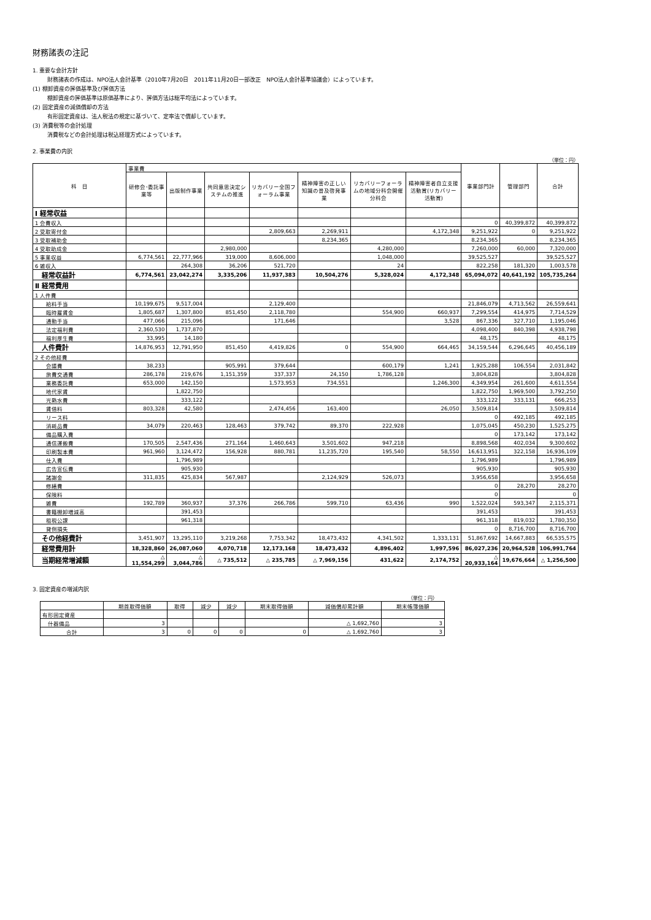財務諸表の注記
1. 重要な会計方針
財務諸表の作成は、NPO法人会計基準（2010年7月20日　2011年11月20日一部改正　NPO法人会計基準協議会）によっています。
(1) 棚卸資産の評価基準及び評価方法
棚卸資産の評価基準は原価基準により、評価方法は総平均法によっています。
(2) 固定資産の減価償却の方法
有形固定資産は、法人税法の規定に基づいて、定率法で償却しています。
(3) 消費税等の会計処理
消費税などの会計処理は税込経理方式によっています。
2. 事業費の内訳
（単位：円）
| 科 目 | 事業費 | | | | | | | 事業部門計 | 管理部門 | 合計 |
| --- | --- | --- | --- | --- | --- | --- | --- | --- | --- | --- |
| | 研修会･委託事業等 | 出版制作事業 | 共同意思決定システムの推進 | リカバリー全国フォーラム事業 | 精神障害の正しい知識の普及啓発事業 | リカバリーフォーラムの地域分科会開催分科会 | 精神障害者自立支援活動賞(リカバリー活動賞) | | | |
| Ⅰ 経常収益 | | | | | | | | | | |
| 1 会費収入 | | | | | | | | 0 | 40,399,872 | 40,399,872 |
| 2 受取寄付金 | | | | 2,809,663 | 2,269,911 | | 4,172,348 | 9,251,922 | 0 | 9,251,922 |
| 3 受取補助金 | | | | | 8,234,365 | | | 8,234,365 | | 8,234,365 |
| 4 受取助成金 | | | 2,980,000 | | | 4,280,000 | | 7,260,000 | 60,000 | 7,320,000 |
| 5 事業収益 | 6,774,561 | 22,777,966 | 319,000 | 8,606,000 | | 1,048,000 | | 39,525,527 | | 39,525,527 |
| 6 雑収入 | | 264,308 | 36,206 | 521,720 | | 24 | | 822,258 | 181,320 | 1,003,578 |
| 経常収益計 | 6,774,561 | 23,042,274 | 3,335,206 | 11,937,383 | 10,504,276 | 5,328,024 | 4,172,348 | 65,094,072 | 40,641,192 | 105,735,264 |
| Ⅱ 経常費用 | | | | | | | | | | |
| 1 人件費 | | | | | | | | | | |
| 給料手当 | 10,199,675 | 9,517,004 | | 2,129,400 | | | | 21,846,079 | 4,713,562 | 26,559,641 |
| 臨時雇賃金 | 1,805,687 | 1,307,800 | 851,450 | 2,118,780 | | 554,900 | 660,937 | 7,299,554 | 414,975 | 7,714,529 |
| 通勤手当 | 477,066 | 215,096 | | 171,646 | | | 3,528 | 867,336 | 327,710 | 1,195,046 |
| 法定福利費 | 2,360,530 | 1,737,870 | | | | | | 4,098,400 | 840,398 | 4,938,798 |
| 福利厚生費 | 33,995 | 14,180 | | | | | | 48,175 | | 48,175 |
| 人件費計 | 14,876,953 | 12,791,950 | 851,450 | 4,419,826 | 0 | 554,900 | 664,465 | 34,159,544 | 6,296,645 | 40,456,189 |
| 2 その他経費 | | | | | | | | | | |
| 会議費 | 38,233 | | 905,991 | 379,644 | | 600,179 | 1,241 | 1,925,288 | 106,554 | 2,031,842 |
| 旅費交通費 | 286,178 | 219,676 | 1,151,359 | 337,337 | 24,150 | 1,786,128 | | 3,804,828 | | 3,804,828 |
| 業務委託費 | 653,000 | 142,150 | | 1,573,953 | 734,551 | | 1,246,300 | 4,349,954 | 261,600 | 4,611,554 |
| 地代家賃 | | 1,822,750 | | | | | | 1,822,750 | 1,969,500 | 3,792,250 |
| 光熱水費 | | 333,122 | | | | | | 333,122 | 333,131 | 666,253 |
| 賃借料 | 803,328 | 42,580 | | 2,474,456 | 163,400 | | 26,050 | 3,509,814 | | 3,509,814 |
| リース料 | | | | | | | | 0 | 492,185 | 492,185 |
| 消耗品費 | 34,079 | 220,463 | 128,463 | 379,742 | 89,370 | 222,928 | | 1,075,045 | 450,230 | 1,525,275 |
| 備品購入費 | | | | | | | | 0 | 173,142 | 173,142 |
| 通信運搬費 | 170,505 | 2,547,436 | 271,164 | 1,460,643 | 3,501,602 | 947,218 | | 8,898,568 | 402,034 | 9,300,602 |
| 印刷製本費 | 961,960 | 3,124,472 | 156,928 | 880,781 | 11,235,720 | 195,540 | 58,550 | 16,613,951 | 322,158 | 16,936,109 |
| 仕入費 | | 1,796,989 | | | | | | 1,796,989 | | 1,796,989 |
| 広告宣伝費 | | 905,930 | | | | | | 905,930 | | 905,930 |
| 諸謝金 | 311,835 | 425,834 | 567,987 | | 2,124,929 | 526,073 | | 3,956,658 | | 3,956,658 |
| 修繕費 | | | | | | | | 0 | 28,270 | 28,270 |
| 保険料 | | | | | | | | 0 | | 0 |
| 雑費 | 192,789 | 360,937 | 37,376 | 266,786 | 599,710 | 63,436 | 990 | 1,522,024 | 593,347 | 2,115,371 |
| 書籍棚卸増減高 | | 391,453 | | | | | | 391,453 | | 391,453 |
| 租税公課 | | 961,318 | | | | | | 961,318 | 819,032 | 1,780,350 |
| 貸倒損失 | | | | | | | | 0 | 8,716,700 | 8,716,700 |
| その他経費計 | 3,451,907 | 13,295,110 | 3,219,268 | 7,753,342 | 18,473,432 | 4,341,502 | 1,333,131 | 51,867,692 | 14,667,883 | 66,535,575 |
| 経常費用計 | 18,328,860 | 26,087,060 | 4,070,718 | 12,173,168 | 18,473,432 | 4,896,402 | 1,997,596 | 86,027,236 | 20,964,528 | 106,991,764 |
| 当期経常増減額 | △ 11,554,299 | △ 3,044,786 | △ 735,512 | △ 235,785 | △ 7,969,156 | 431,622 | 2,174,752 | △ 20,933,164 | 19,676,664 | △ 1,256,500 |
3. 固定資産の増減内訳
（単位：円）
| | 期首取得価額 | 取得 | 減少 | 減少 | 期末取得価額 | 減価償却累計額 | 期末帳簿価額 |
| --- | --- | --- | --- | --- | --- | --- | --- |
| 有形固定資産 | | | | | | | |
| 什器備品 | 3 | | | | | △ 1,692,760 | 3 |
| 合計 | 3 | 0 | 0 | 0 | 0 | △ 1,692,760 | 3 |